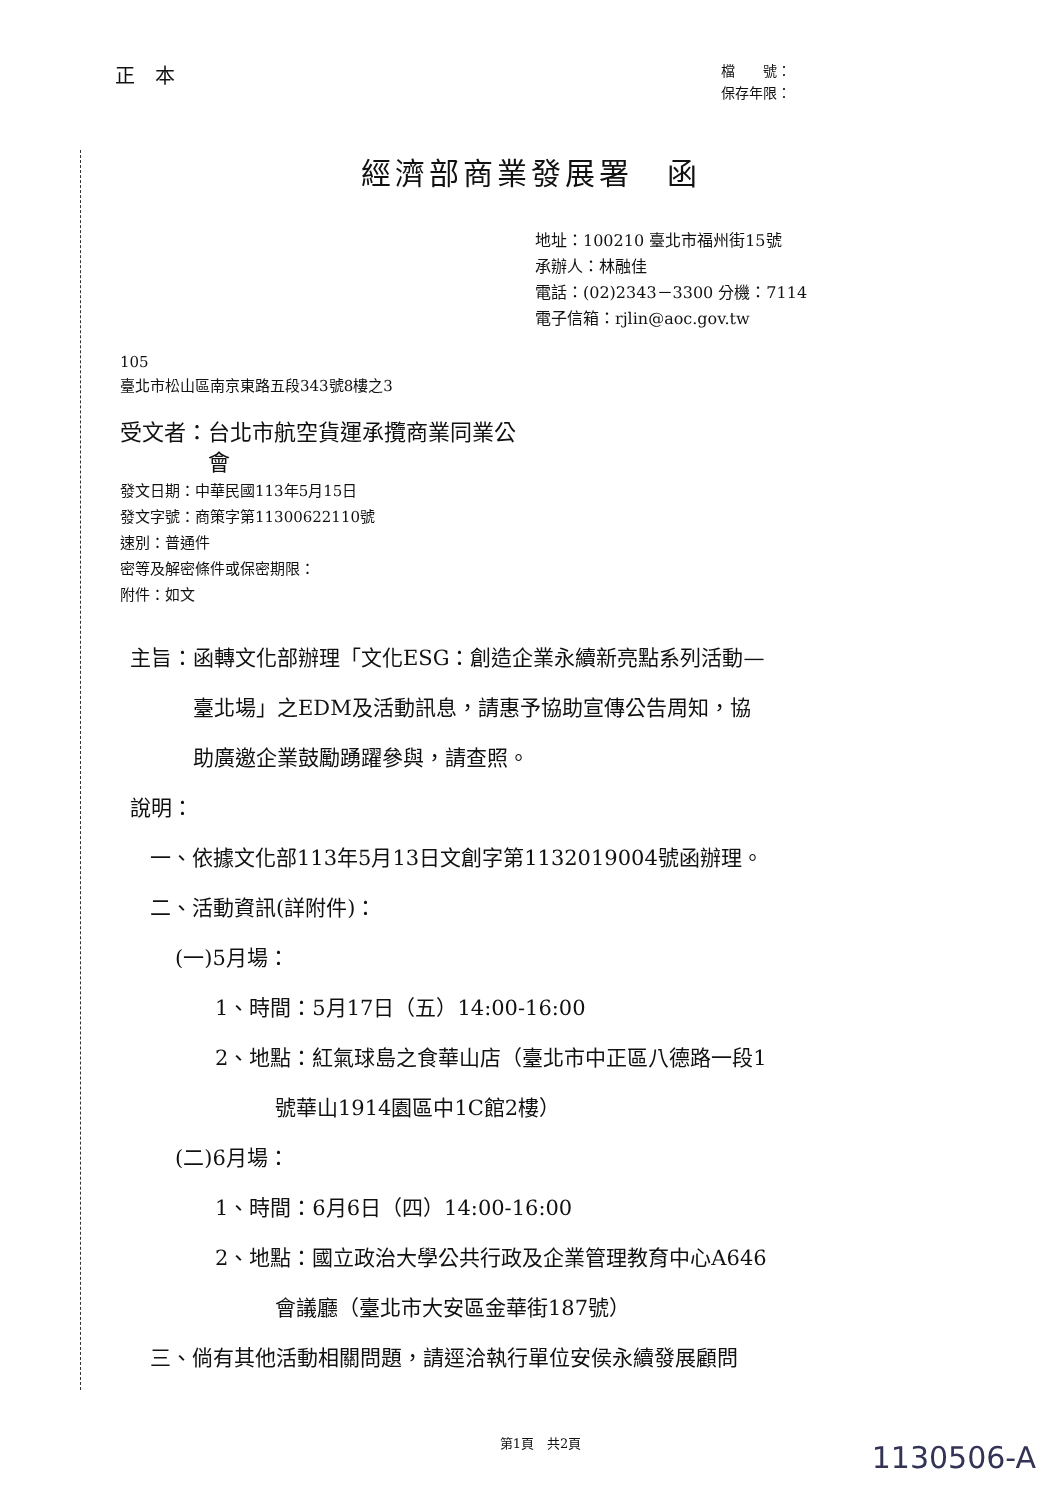正　本
檔　　號：
保存年限：
經濟部商業發展署　函
地址：100210 臺北市福州街15號
承辦人：林融佳
電話：(02)2343－3300 分機：7114
電子信箱：rjlin@aoc.gov.tw
105
臺北市松山區南京東路五段343號8樓之3
受文者：台北市航空貨運承攬商業同業公
　　　　會
發文日期：中華民國113年5月15日
發文字號：商策字第11300622110號
速別：普通件
密等及解密條件或保密期限：
附件：如文
主旨：函轉文化部辦理「文化ESG：創造企業永續新亮點系列活動—
　　　臺北場」之EDM及活動訊息，請惠予協助宣傳公告周知，協
　　　助廣邀企業鼓勵踴躍參與，請查照。
說明：
一、依據文化部113年5月13日文創字第1132019004號函辦理。
二、活動資訊(詳附件)：
(一)5月場：
1、時間：5月17日（五）14:00-16:00
2、地點：紅氣球島之食華山店（臺北市中正區八德路一段1
號華山1914園區中1C館2樓）
(二)6月場：
1、時間：6月6日（四）14:00-16:00
2、地點：國立政治大學公共行政及企業管理教育中心A646
會議廳（臺北市大安區金華街187號）
三、倘有其他活動相關問題，請逕洽執行單位安侯永續發展顧問
第1頁　共2頁
1130506-A